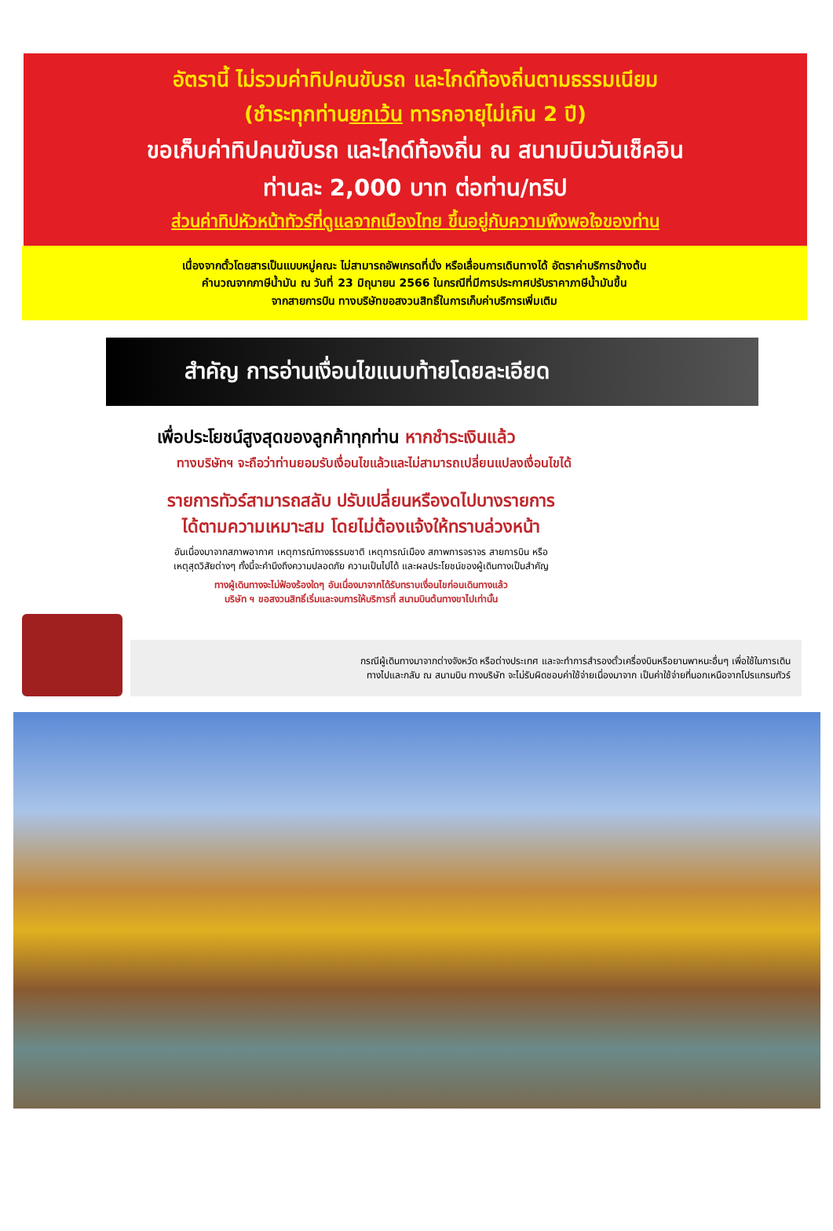อัตรานี้ ไม่รวมค่าทิปคนขับรถ และไกด์ท้องถิ่นตามธรรมเนียม
(ชำระทุกท่านยกเว้น ทารกอายุไม่เกิน 2 ปี)
ขอเก็บค่าทิปคนขับรถ และไกด์ท้องถิ่น ณ สนามบินวันเช็คอิน
ท่านละ 2,000 บาท ต่อท่าน/ทริป
ส่วนค่าทิปหัวหน้าทัวร์ที่ดูแลจากเมืองไทย ขึ้นอยู่กับความพึงพอใจของท่าน
เนื่องจากตั๋วโดยสารเป็นแบบหมู่คณะ ไม่สามารถอัพเกรดที่นั่ง หรือเลื่อนการเดินทางได้ อัตราค่าบริการข้างต้น
คำนวณจากภาษีน้ำมัน ณ วันที่ 23 มิถุนายน 2566 ในกรณีที่มีการประกาศปรับราคาภาษีน้ำมันขึ้น
จากสายการบิน ทางบริษัทขอสงวนสิทธิ์ในการเก็บค่าบริการเพิ่มเติม
สำคัญ การอ่านเงื่อนไขแนบท้ายโดยละเอียด
เพื่อประโยชน์สูงสุดของลูกค้าทุกท่าน หากชำระเงินแล้ว
ทางบริษัทฯ จะถือว่าท่านยอมรับเงื่อนไขแล้วและไม่สามารถเปลี่ยนแปลงเงื่อนไขได้
รายการทัวร์สามารถสลับ ปรับเปลี่ยนหรืองดไปบางรายการ
ได้ตามความเหมาะสม โดยไม่ต้องแจ้งให้ทราบล่วงหน้า
อันเนื่องมาจากสภาพอากาศ เหตุการณ์ทางธรรมชาติ เหตุการณ์เมือง สภาพการจราจร สายการบิน หรือ
เหตุสุดวิสัยต่างๆ ทั้งนี้จะคำนึงถึงความปลอดภัย ความเป็นไปได้ และผลประโยชน์ของผู้เดินทางเป็นสำคัญ
ทางผู้เดินทางจะไม่ฟ้องร้องใดๆ อันเนื่องมาจากได้รับทราบเงื่อนไขก่อนเดินทางแล้ว
บริษัท ฯ ขอสงวนสิทธิ์เริ่มและจบการให้บริการที่ สนามบินต้นทางขาไปเท่านั้น
กรณีผู้เดินทางมาจากต่างจังหวัด หรือต่างประเทศ และจะทำการสำรองตั๋วเครื่องบินหรือยานพาหนะอื่นๆ เพื่อใช้ในการเดิน
ทางไปและกลับ ณ สนามบิน ทางบริษัท จะไม่รับผิดชอบค่าใช้จ่ายเนื่องมาจาก เป็นค่าใช้จ่ายที่นอกเหนือจากโปรแกรมทัวร์